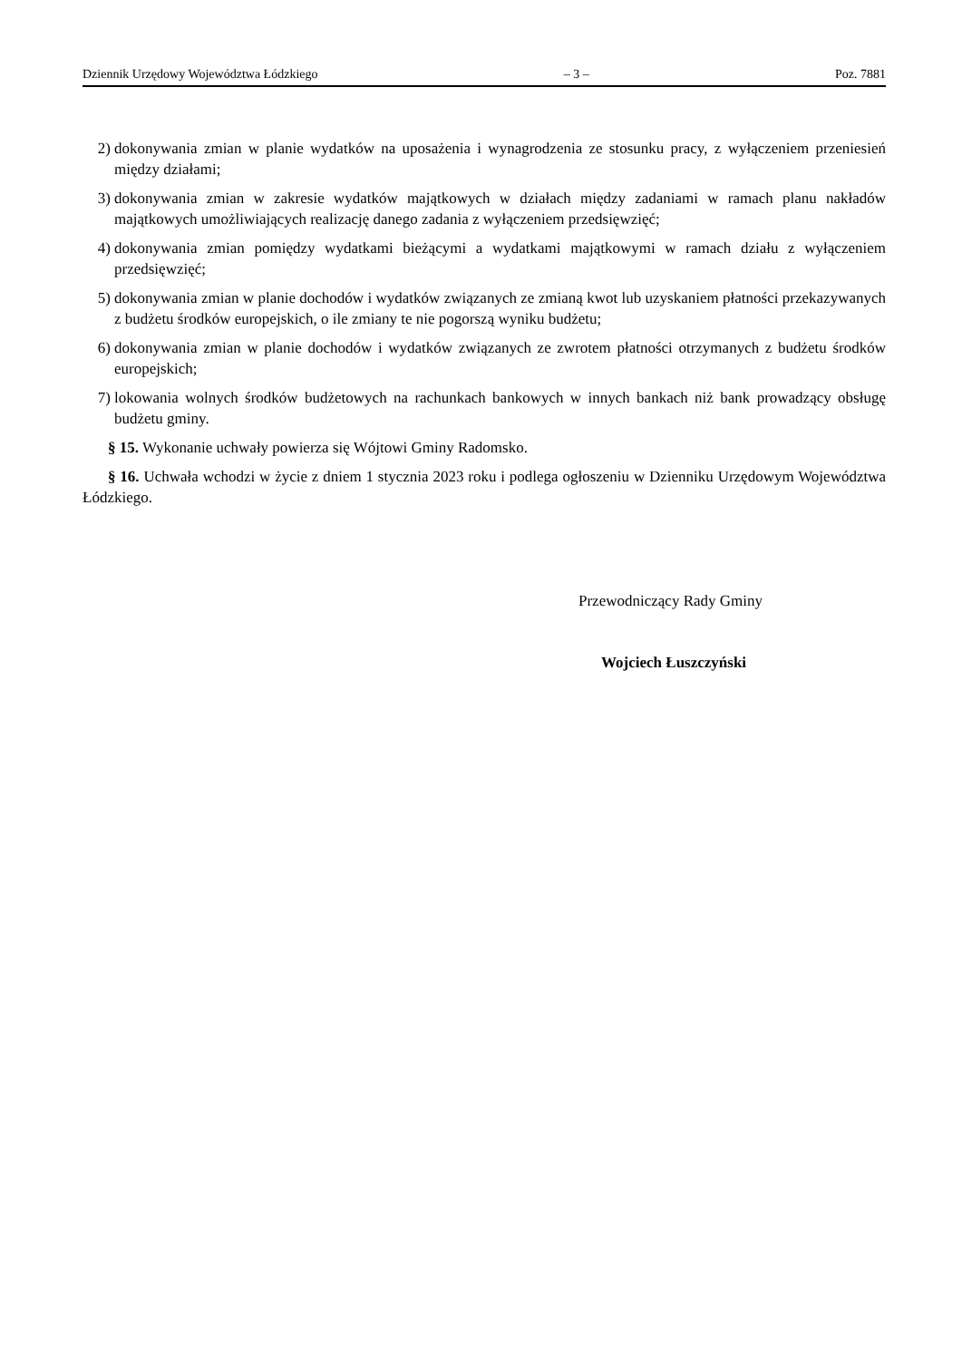Dziennik Urzędowy Województwa Łódzkiego – 3 – Poz. 7881
2) dokonywania zmian w planie wydatków na uposażenia i wynagrodzenia ze stosunku pracy, z wyłączeniem przeniesień między działami;
3) dokonywania zmian w zakresie wydatków majątkowych w działach między zadaniami w ramach planu nakładów majątkowych umożliwiających realizację danego zadania z wyłączeniem przedsięwzięć;
4) dokonywania zmian pomiędzy wydatkami bieżącymi a wydatkami majątkowymi w ramach działu z wyłączeniem przedsięwzięć;
5) dokonywania zmian w planie dochodów i wydatków związanych ze zmianą kwot lub uzyskaniem płatności przekazywanych z budżetu środków europejskich, o ile zmiany te nie pogorszą wyniku budżetu;
6) dokonywania zmian w planie dochodów i wydatków związanych ze zwrotem płatności otrzymanych z budżetu środków europejskich;
7) lokowania wolnych środków budżetowych na rachunkach bankowych w innych bankach niż bank prowadzący obsługę budżetu gminy.
§ 15. Wykonanie uchwały powierza się Wójtowi Gminy Radomsko.
§ 16. Uchwała wchodzi w życie z dniem 1 stycznia 2023 roku i podlega ogłoszeniu w Dzienniku Urzędowym Województwa Łódzkiego.
Przewodniczący Rady Gminy
Wojciech Łuszczyński